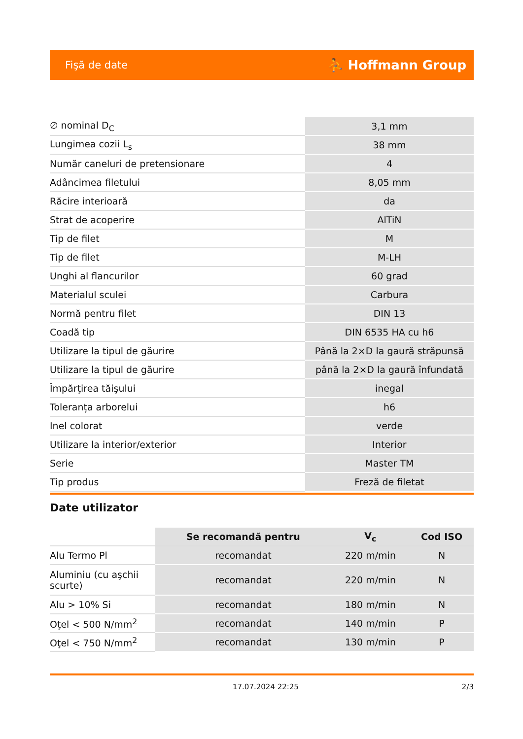Fişă de date ⛹ Hoffmann Group
| ∅ nominal D<sub>C</sub> | 3,1 mm |
| Lungimea cozii L<sub>s</sub> | 38 mm |
| Număr caneluri de pretensionare | 4 |
| Adâncimea filetului | 8,05 mm |
| Răcire interioară | da |
| Strat de acoperire | AlTiN |
| Tip de filet | M |
| Tip de filet | M-LH |
| Unghi al flancurilor | 60 grad |
| Materialul sculei | Carbura |
| Normă pentru filet | DIN 13 |
| Coadă tip | DIN 6535 HA cu h6 |
| Utilizare la tipul de găurire | Până la 2×D la gaură străpunsă |
| Utilizare la tipul de găurire | până la 2×D la gaură înfundată |
| Împărţirea tăişului | inegal |
| Toleranța arborelui | h6 |
| Inel colorat | verde |
| Utilizare la interior/exterior | Interior |
| Serie | Master TM |
| Tip produs | Freză de filetat |
Date utilizator
| | Se recomandă pentru | V<sub>c</sub> | Cod ISO |
| --- | --- | --- | --- |
| Alu Termo Pl | recomandat | 220 m/min | N |
| Aluminiu (cu aşchii scurte) | recomandat | 220 m/min | N |
| Alu > 10% Si | recomandat | 180 m/min | N |
| Oţel < 500 N/mm<sup>2</sup> | recomandat | 140 m/min | P |
| Oţel < 750 N/mm<sup>2</sup> | recomandat | 130 m/min | P |
17.07.2024 22:25 2/3